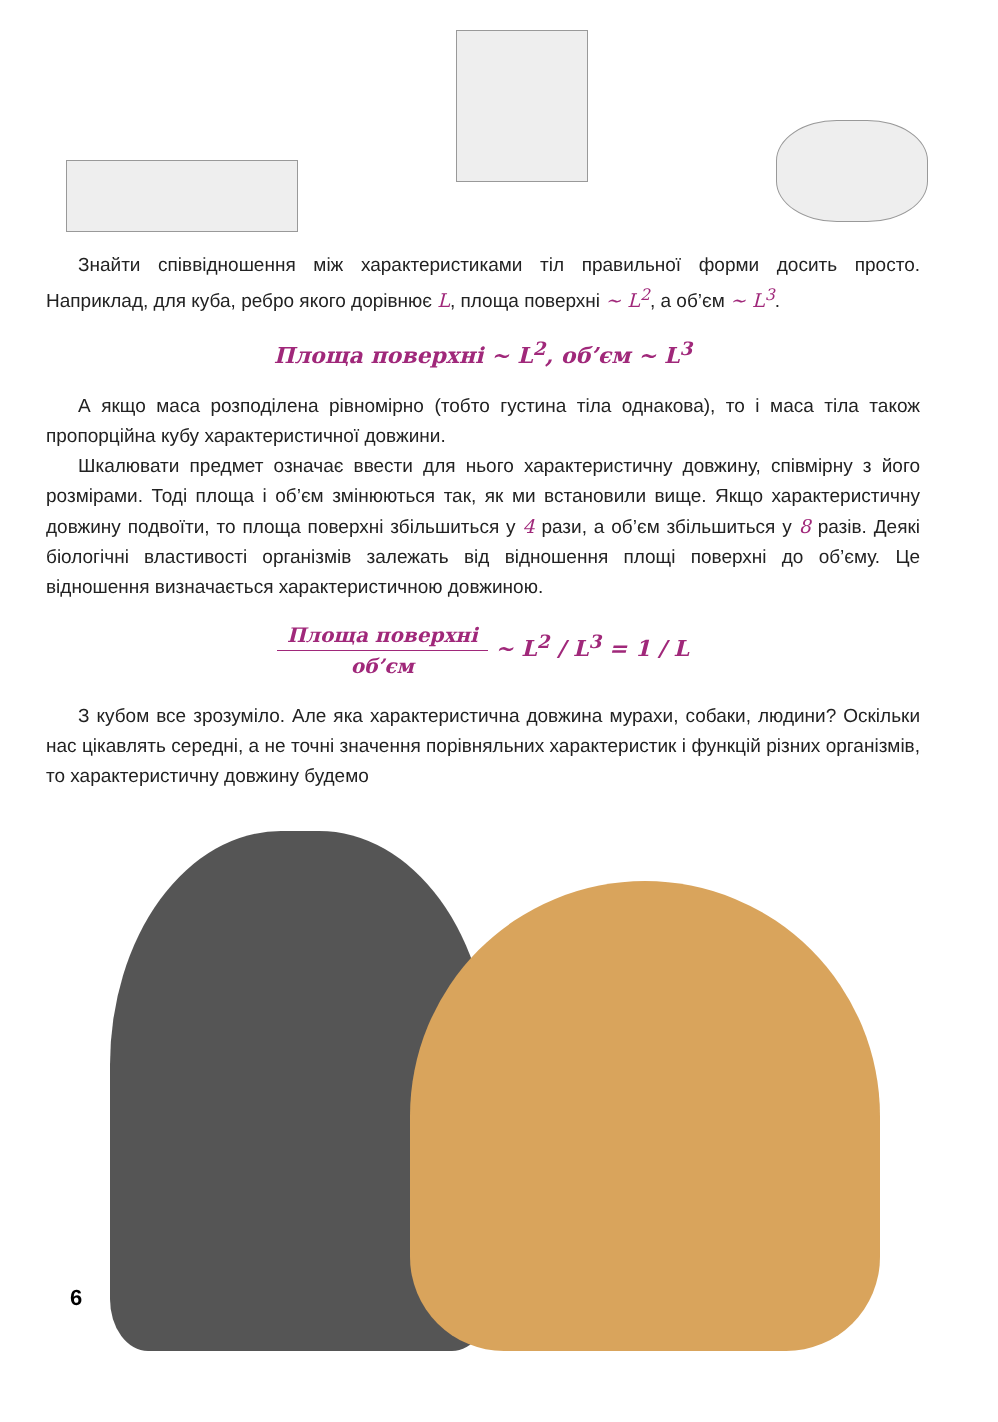Знайти співвідношення між характеристиками тіл правильної форми досить просто. Наприклад, для куба, ребро якого дорівнює L, площа поверхні ~ L<sup>2</sup>, а об’єм ~ L<sup>3</sup>.
Площа поверхні ~ L<sup>2</sup>, об’єм ~ L<sup>3</sup>
А якщо маса розподілена рівномірно (тобто густина тіла однакова), то і маса тіла також пропорційна кубу характеристичної довжини.
Шкалювати предмет означає ввести для нього характеристичну довжину, співмірну з його розмірами. Тоді площа і об’єм змінюються так, як ми встановили вище. Якщо характеристичну довжину подвоїти, то площа поверхні збільшиться у 4 рази, а об’єм збільшиться у 8 разів. Деякі біологічні властивості організмів залежать від відношення площі поверхні до об’єму. Це відношення визначається характеристичною довжиною.
Площа поверхні об’єм ~ L<sup>2</sup> / L<sup>3</sup> = 1 / L
З кубом все зрозуміло. Але яка характеристична довжина мурахи, собаки, людини? Оскільки нас цікавлять середні, а не точні значення порівняльних характеристик і функцій різних організмів, то характеристичну довжину будемо
6